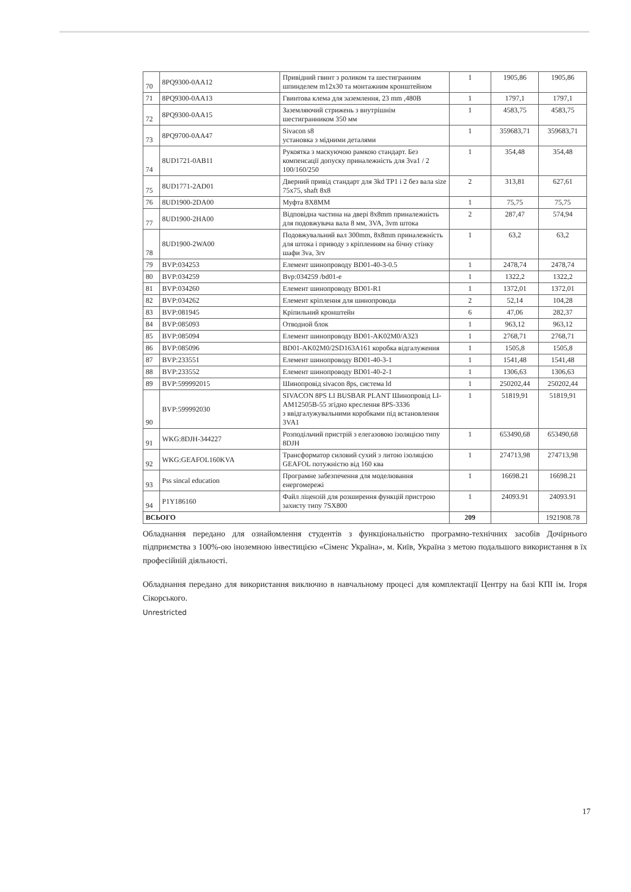| 70 | 8PQ9300-0AA12 | Привідний гвинт з роликом та шестигранним шпинделем m12x30 та монтажним кронштейном | 1 | 1905,86 | 1905,86 |
| 71 | 8PQ9300-0AA13 | Гвинтова клема для заземлення, 23 mm ,480В | 1 | 1797,1 | 1797,1 |
| 72 | 8PQ9300-0AA15 | Заземляючий стрижень з внутрішнім шестигранником 350 мм | 1 | 4583,75 | 4583,75 |
| 73 | 8PQ9700-0AA47 | Sivacon s8 установка з мідними деталями | 1 | 359683,71 | 359683,71 |
| 74 | 8UD1721-0AB11 | Рукоятка з маскуючою рамкою стандарт. Без компенсації допуску приналежність для 3va1 / 2 100/160/250 | 1 | 354,48 | 354,48 |
| 75 | 8UD1771-2AD01 | Дверний привід стандарт для 3kd TP1 і 2 без вала size 75x75, shaft 8x8 | 2 | 313,81 | 627,61 |
| 76 | 8UD1900-2DA00 | Муфта 8X8MM | 1 | 75,75 | 75,75 |
| 77 | 8UD1900-2HA00 | Відповідна частина на двері 8x8mm приналежність для подовжувача вала 8 мм, 3VA, 3vm штока | 2 | 287,47 | 574,94 |
| 78 | 8UD1900-2WA00 | Подовжувальний вал 300mm, 8x8mm приналежність для штока і приводу з кріпленням на бічну стінку шафи 3va, 3rv | 1 | 63,2 | 63,2 |
| 79 | BVP:034253 | Елемент шинопроводу BD01-40-3-0.5 | 1 | 2478,74 | 2478,74 |
| 80 | BVP:034259 | Bvp:034259 /bd01-e | 1 | 1322,2 | 1322,2 |
| 81 | BVP:034260 | Елемент шинопроводу BD01-R1 | 1 | 1372,01 | 1372,01 |
| 82 | BVP:034262 | Елемент кріплення для шинопровода | 2 | 52,14 | 104,28 |
| 83 | BVP:081945 | Кріпильний кронштейн | 6 | 47,06 | 282,37 |
| 84 | BVP:085093 | Отводной блок | 1 | 963,12 | 963,12 |
| 85 | BVP:085094 | Елемент шинопроводу BD01-AK02M0/A323 | 1 | 2768,71 | 2768,71 |
| 86 | BVP:085096 | BD01-AK02M0/2SD163A161 коробка відгалуження | 1 | 1505,8 | 1505,8 |
| 87 | BVP:233551 | Елемент шинопроводу BD01-40-3-1 | 1 | 1541,48 | 1541,48 |
| 88 | BVP:233552 | Елемент шинопроводу BD01-40-2-1 | 1 | 1306,63 | 1306,63 |
| 89 | BVP:599992015 | Шинопровід sivacon 8ps, система ld | 1 | 250202,44 | 250202,44 |
| 90 | BVP:599992030 | SIVACON 8PS LI BUSBAR PLANT Шинопровід LI-AM12505B-55 згідно креслення 8PS-3336 з ввідгалужувальними коробками під встановлення 3VA1 | 1 | 51819,91 | 51819,91 |
| 91 | WKG:8DJH-344227 | Розподільчий пристрій з елегазовою ізоляцією типу 8DJH | 1 | 653490,68 | 653490,68 |
| 92 | WKG:GEAFOL160KVA | Трансформатор силовий сухий з литою ізоляцією GEAFOL потужністю від 160 ква | 1 | 274713,98 | 274713,98 |
| 93 | Pss sincal education | Програмне забезпечення для моделювання енергомережі | 1 | 16698.21 | 16698.21 |
| 94 | P1Y186160 | Файл ліцензій для розширення функцій пристрою захисту типу 7SX800 | 1 | 24093.91 | 24093.91 |
| ВСЬОГО | | | 209 | | 1921908.78 |
Обладнання передано для ознайомлення студентів з функціональністю програмно-технічних засобів Дочірнього підприємства з 100%-ою іноземною інвестицією «Сіменс Україна», м. Київ, Україна з метою подальшого використання в їх професійній діяльності.
Обладнання передано для використання виключно в навчальному процесі для комплектації Центру на базі КПІ ім. Ігоря Сікорського.
Unrestricted
17